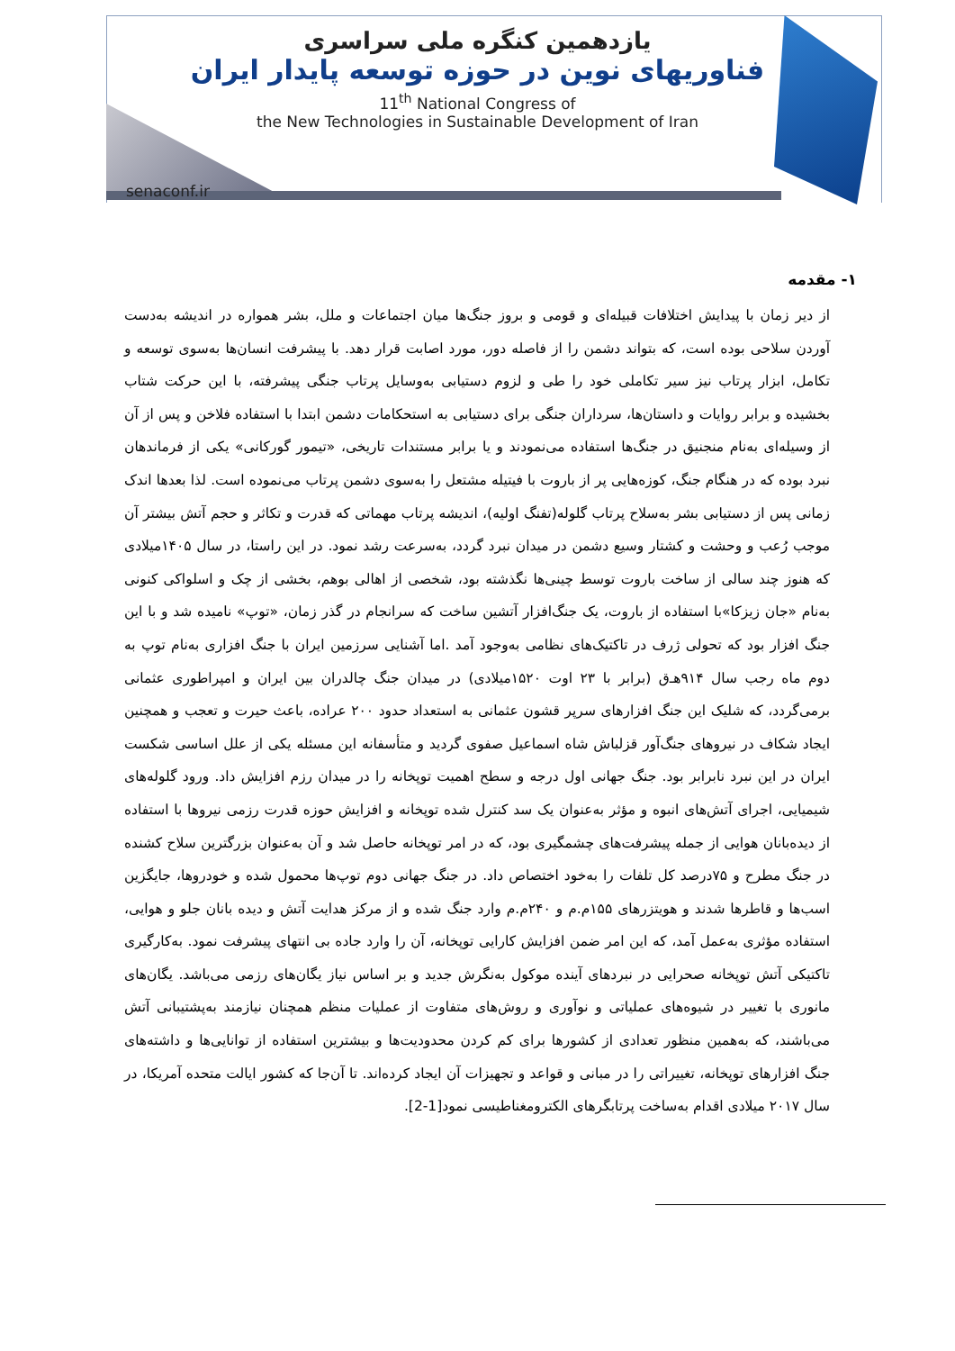یازدهمین کنگره ملی سراسری
فناوریهای نوین در حوزه توسعه پایدار ایران
11<sup>th</sup> National Congress of
the New Technologies in Sustainable Development of Iran
senaconf.ir
۱- مقدمه
از دیر زمان با پیدایش اختلافات قبیله‌ای و قومی و بروز جنگ‌ها میان اجتماعات و ملل، بشر همواره در اندیشه به‌دست آوردن سلاحی بوده است، که بتواند دشمن را از فاصله دور، مورد اصابت قرار دهد. با پیشرفت انسان‌ها به‌سوی توسعه و تکامل، ابزار پرتاب نیز سیر تکاملی خود را طی و لزوم دستیابی به‌وسایل پرتاب جنگی پیشرفته، با این حرکت شتاب بخشیده و برابر روایات و داستان‌ها، سرداران جنگی برای دستیابی به استحکامات دشمن ابتدا با استفاده فلاخن و پس از آن از وسیله‌ای به‌نام منجنیق در جنگ‌ها استفاده می‌نمودند و یا برابر مستندات تاریخی، «تیمور گورکانی» یکی از فرماندهان نبرد بوده که در هنگام جنگ، کوزه‌هایی پر از باروت با فیتیله مشتعل را به‌سوی دشمن پرتاب می‌نموده است. لذا بعدها اندک زمانی پس از دستیابی بشر به‌سلاح پرتاب گلوله(تفنگ اولیه)، اندیشه پرتاب مهماتی که قدرت و تکاثر و حجم آتش بیشتر آن موجب رُعب و وحشت و کشتار وسیع دشمن در میدان نبرد گردد، به‌سرعت رشد نمود. در این راستا، در سال ۱۴۰۵میلادی که هنوز چند سالی از ساخت باروت توسط چینی‌ها نگذشته بود، شخصی از اهالی بوهم، بخشی از چک و اسلواکی کنونی به‌نام «جان زیزکا»با استفاده از باروت، یک جنگ‌افزار آتشین ساخت که سرانجام در گذر زمان، «توپ» نامیده شد و با این جنگ افزار بود که تحولی ژرف در تاکتیک‌های نظامی به‌وجود آمد .اما آشنایی سرزمین ایران با جنگ افزاری به‌نام توپ به دوم ماه رجب سال ۹۱۴هـ‌ق (برابر با ۲۳ اوت ۱۵۲۰میلادی) در میدان جنگ چالدران بین ایران و امپراطوری عثمانی برمی‌گردد، که شلیک این جنگ افزارهای سرپر قشون عثمانی به استعداد حدود ۲۰۰ عراده، باعث حیرت و تعجب و همچنین ایجاد شکاف در نیروهای جنگ‌آور قزلباش شاه اسماعیل صفوی گردید و متأسفانه این مسئله یکی از علل اساسی شکست ایران در این نبرد نابرابر بود. جنگ جهانی اول درجه و سطح اهمیت توپخانه را در میدان رزم افزایش داد. ورود گلوله‌های شیمیایی، اجرای آتش‌های انبوه و مؤثر به‌عنوان یک سد کنترل شده توپخانه و افزایش حوزه قدرت رزمی نیروها با استفاده از دیده‌بانان هوایی از جمله پیشرفت‌های چشمگیری بود، که در امر توپخانه حاصل شد و آن به‌عنوان بزرگترین سلاح کشنده در جنگ مطرح و ۷۵درصد کل تلفات را به‌خود اختصاص داد. در جنگ جهانی دوم توپ‌ها محمول شده و خودروها، جایگزین اسب‌ها و قاطرها شدند و هویتزرهای ۱۵۵م.م و ۲۴۰م.م وارد جنگ شده و از مرکز هدایت آتش و دیده بانان جلو و هوایی، استفاده مؤثری به‌عمل آمد، که این امر ضمن افزایش کارایی توپخانه، آن را وارد جاده بی انتهای پیشرفت نمود. به‌کارگیری تاکتیکی آتش توپخانه صحرایی در نبردهای آینده موکول به‌نگرش جدید و بر اساس نیاز یگان‌های رزمی می‌باشد. یگان‌های مانوری با تغییر در شیوه‌های عملیاتی و نوآوری و روش‌های متفاوت از عملیات منظم همچنان نیازمند به‌پشتیبانی آتش می‌باشند، که به‌همین منظور تعدادی از کشورها برای کم کردن محدودیت‌ها و بیشترین استفاده از توانایی‌ها و داشته‌های جنگ افزارهای توپخانه، تغییراتی را در مبانی و قواعد و تجهیزات آن ایجاد کرده‌اند. تا آن‌جا که کشور ایالت متحده آمریکا، در سال ۲۰۱۷ میلادی اقدام به‌ساخت پرتابگرهای الکترومغناطیسی نمود[1-2].